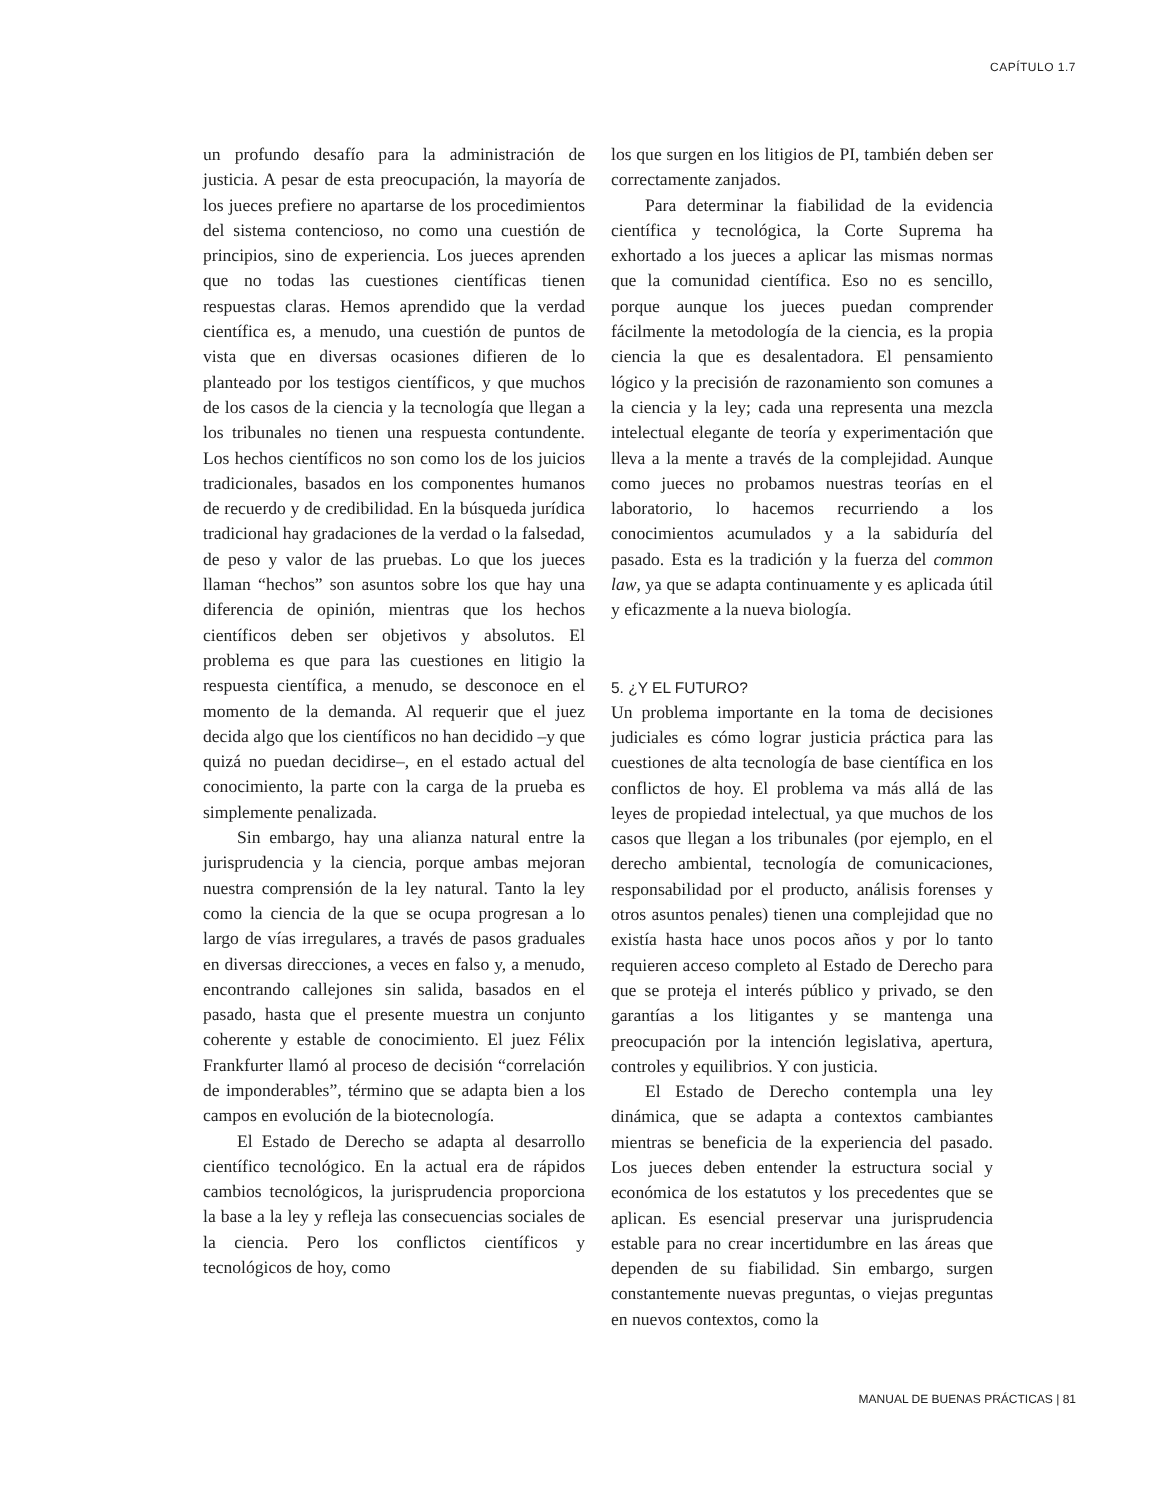CAPÍTULO 1.7
un profundo desafío para la administración de justicia. A pesar de esta preocupación, la mayoría de los jueces prefiere no apartarse de los procedimientos del sistema contencioso, no como una cuestión de principios, sino de experiencia. Los jueces aprenden que no todas las cuestiones científicas tienen respuestas claras. Hemos aprendido que la verdad científica es, a menudo, una cuestión de puntos de vista que en diversas ocasiones difieren de lo planteado por los testigos científicos, y que muchos de los casos de la ciencia y la tecnología que llegan a los tribunales no tienen una respuesta contundente. Los hechos científicos no son como los de los juicios tradicionales, basados en los componentes humanos de recuerdo y de credibilidad. En la búsqueda jurídica tradicional hay gradaciones de la verdad o la falsedad, de peso y valor de las pruebas. Lo que los jueces llaman “hechos” son asuntos sobre los que hay una diferencia de opinión, mientras que los hechos científicos deben ser objetivos y absolutos. El problema es que para las cuestiones en litigio la respuesta científica, a menudo, se desconoce en el momento de la demanda. Al requerir que el juez decida algo que los científicos no han decidido –y que quizá no puedan decidirse–, en el estado actual del conocimiento, la parte con la carga de la prueba es simplemente penalizada.
Sin embargo, hay una alianza natural entre la jurisprudencia y la ciencia, porque ambas mejoran nuestra comprensión de la ley natural. Tanto la ley como la ciencia de la que se ocupa progresan a lo largo de vías irregulares, a través de pasos graduales en diversas direcciones, a veces en falso y, a menudo, encontrando callejones sin salida, basados en el pasado, hasta que el presente muestra un conjunto coherente y estable de conocimiento. El juez Félix Frankfurter llamó al proceso de decisión “correlación de imponderables”, término que se adapta bien a los campos en evolución de la biotecnología.
El Estado de Derecho se adapta al desarrollo científico tecnológico. En la actual era de rápidos cambios tecnológicos, la jurisprudencia proporciona la base a la ley y refleja las consecuencias sociales de la ciencia. Pero los conflictos científicos y tecnológicos de hoy, como
los que surgen en los litigios de PI, también deben ser correctamente zanjados.
Para determinar la fiabilidad de la evidencia científica y tecnológica, la Corte Suprema ha exhortado a los jueces a aplicar las mismas normas que la comunidad científica. Eso no es sencillo, porque aunque los jueces puedan comprender fácilmente la metodología de la ciencia, es la propia ciencia la que es desalentadora. El pensamiento lógico y la precisión de razonamiento son comunes a la ciencia y la ley; cada una representa una mezcla intelectual elegante de teoría y experimentación que lleva a la mente a través de la complejidad. Aunque como jueces no probamos nuestras teorías en el laboratorio, lo hacemos recurriendo a los conocimientos acumulados y a la sabiduría del pasado. Esta es la tradición y la fuerza del common law, ya que se adapta continuamente y es aplicada útil y eficazmente a la nueva biología.
5. ¿Y EL FUTURO?
Un problema importante en la toma de decisiones judiciales es cómo lograr justicia práctica para las cuestiones de alta tecnología de base científica en los conflictos de hoy. El problema va más allá de las leyes de propiedad intelectual, ya que muchos de los casos que llegan a los tribunales (por ejemplo, en el derecho ambiental, tecnología de comunicaciones, responsabilidad por el producto, análisis forenses y otros asuntos penales) tienen una complejidad que no existía hasta hace unos pocos años y por lo tanto requieren acceso completo al Estado de Derecho para que se proteja el interés público y privado, se den garantías a los litigantes y se mantenga una preocupación por la intención legislativa, apertura, controles y equilibrios. Y con justicia.
El Estado de Derecho contempla una ley dinámica, que se adapta a contextos cambiantes mientras se beneficia de la experiencia del pasado. Los jueces deben entender la estructura social y económica de los estatutos y los precedentes que se aplican. Es esencial preservar una jurisprudencia estable para no crear incertidumbre en las áreas que dependen de su fiabilidad. Sin embargo, surgen constantemente nuevas preguntas, o viejas preguntas en nuevos contextos, como la
MANUAL DE BUENAS PRÁCTICAS | 81